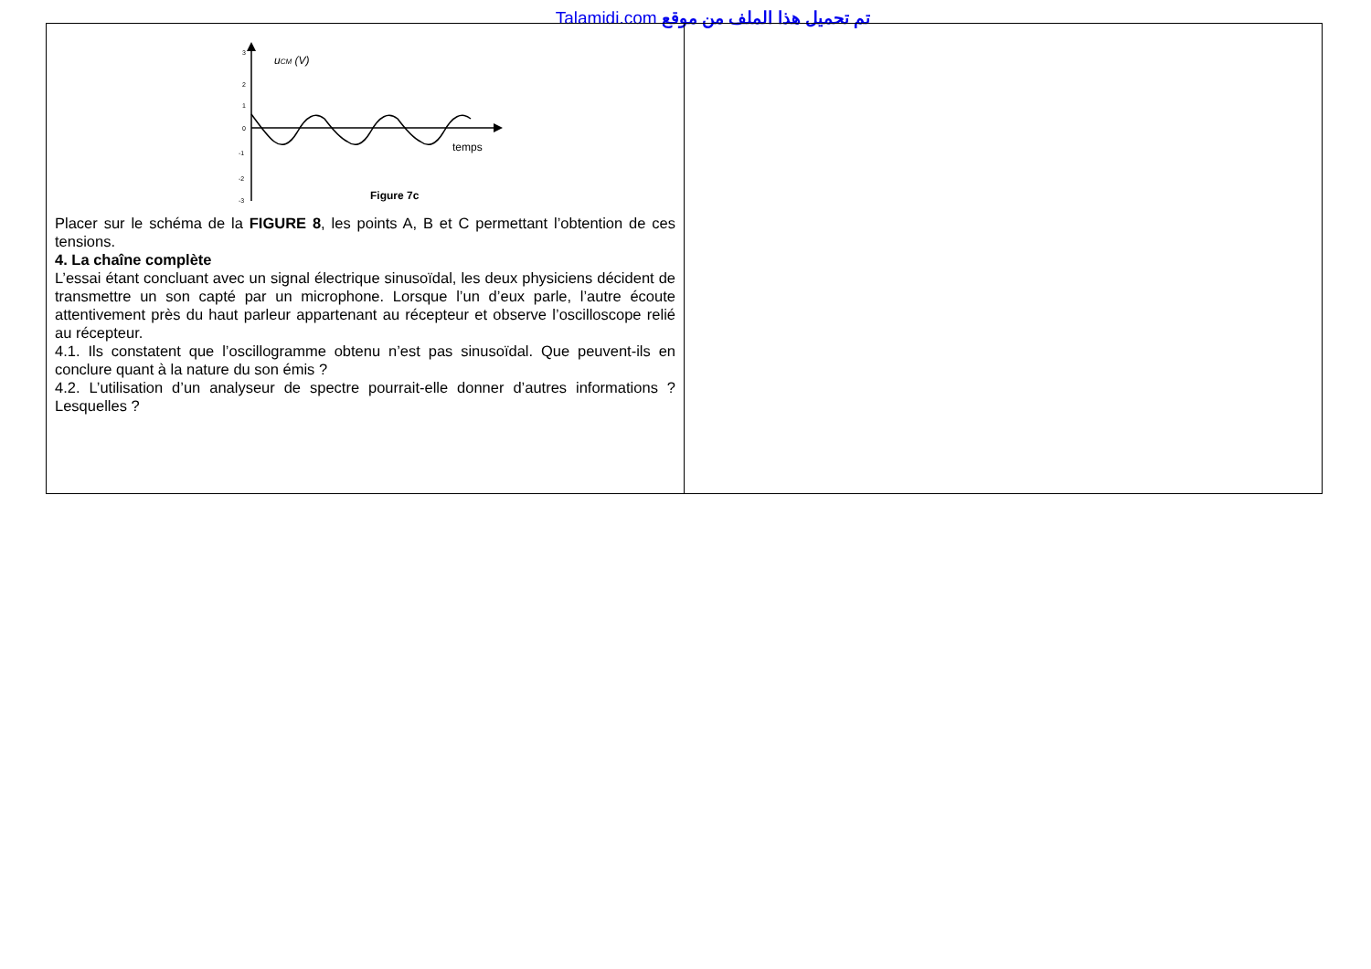Talamidi.com تم تحميل هذا الملف من موقع
| u CM (V) 3 2 1 0 -1 -2 -3 temps Figure 7c Placer sur le schéma de la FIGURE 8 , les points A, B et C permettant l’obtention de ces tensions. 4. La chaîne complète L’essai étant concluant avec un signal électrique sinusoïdal, les deux physiciens décident de transmettre un son capté par un microphone. Lorsque l’un d’eux parle, l’autre écoute attentivement près du haut parleur appartenant au récepteur et observe l’oscilloscope relié au récepteur. 4.1. Ils constatent que l’oscillogramme obtenu n’est pas sinusoïdal. Que peuvent-ils en conclure quant à la nature du son émis ? 4.2. L’utilisation d’un analyseur de spectre pourrait-elle donner d’autres informations ? Lesquelles ? | |